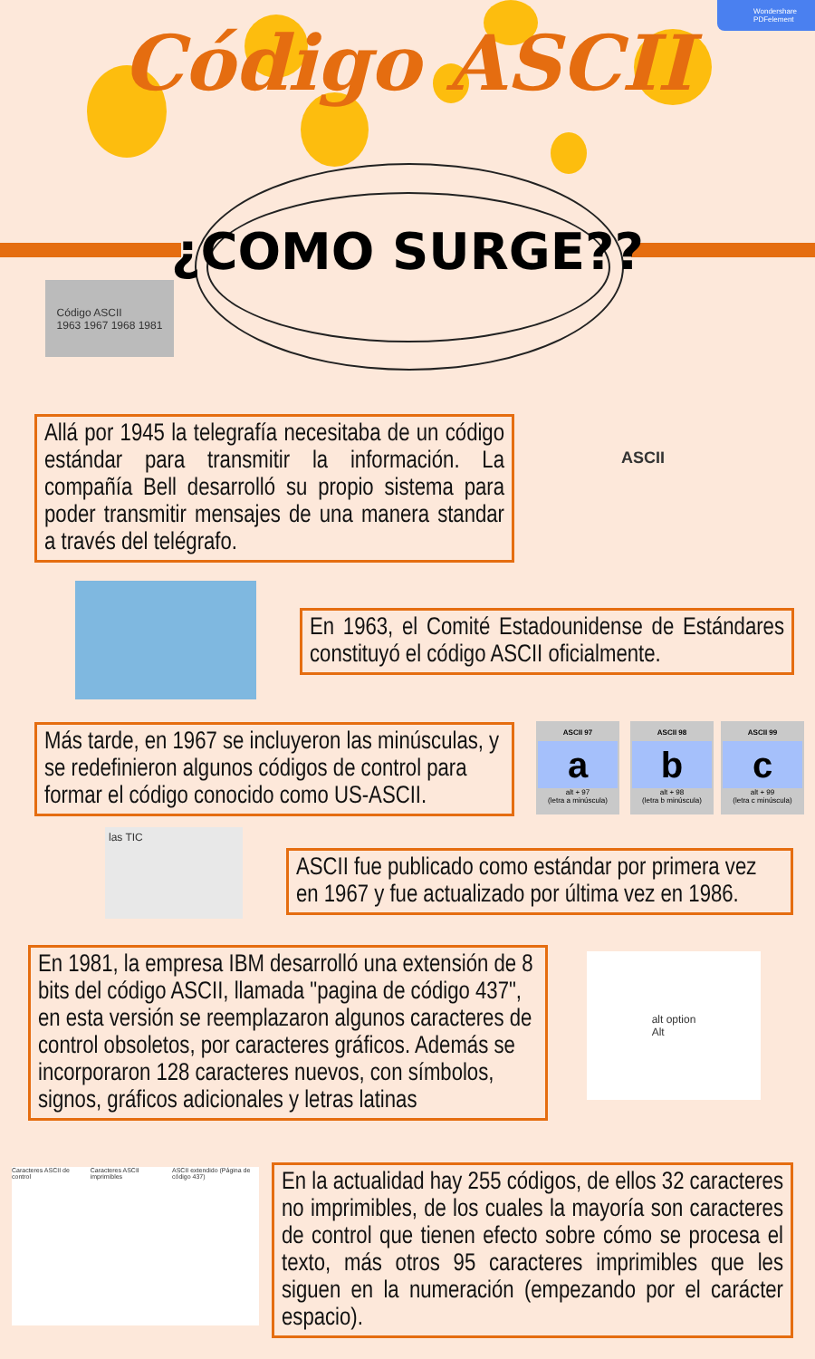Wondershare
PDFelement
Código ASCII
¿COMO SURGE??
Código ASCII
1963 1967 1968 1981
Allá por 1945 la telegrafía necesitaba de un código estándar para transmitir la información. La compañía Bell desarrolló su propio sistema para poder transmitir mensajes de una manera standar a través del telégrafo.
ASCII
En 1963, el Comité Estadounidense de Estándares constituyó el código ASCII oficialmente.
Más tarde, en 1967 se incluyeron las minúsculas, y se redefinieron algunos códigos de control para formar el código conocido como US-ASCII.
ASCII 97
a
alt + 97
(letra a minúscula)
ASCII 98
b
alt + 98
(letra b minúscula)
ASCII 99
c
alt + 99
(letra c minúscula)
las TIC
ASCII fue publicado como estándar por primera vez en 1967 y fue actualizado por última vez en 1986.
En 1981, la empresa IBM desarrolló una extensión de 8 bits del código ASCII, llamada "pagina de código 437", en esta versión se reemplazaron algunos caracteres de control obsoletos, por caracteres gráficos. Además se incorporaron 128 caracteres nuevos, con símbolos, signos, gráficos adicionales y letras latinas
alt option
Alt
Caracteres ASCII de control Caracteres ASCII imprimibles ASCII extendido (Página de código 437)
En la actualidad hay 255 códigos, de ellos 32 caracteres no imprimibles, de los cuales la mayoría son caracteres de control que tienen efecto sobre cómo se procesa el texto, más otros 95 caracteres imprimibles que les siguen en la numeración (empezando por el carácter espacio).